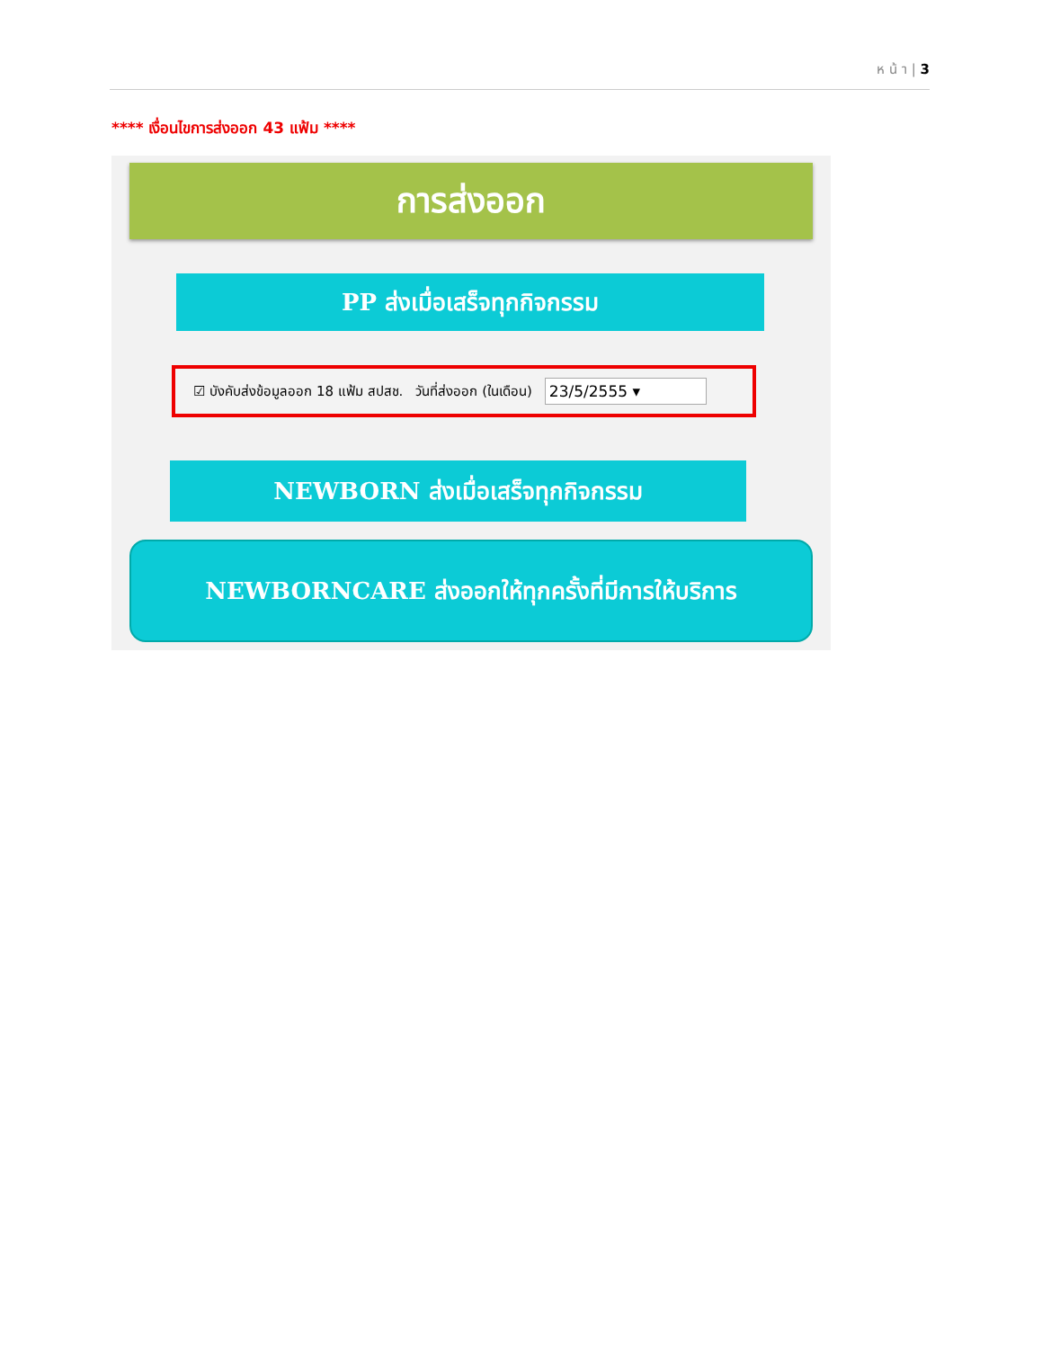ห น้ า | 3
**** เงื่อนไขการส่งออก 43 แฟ้ม ****
การส่งออก
PP ส่งเมื่อเสร็จทุกกิจกรรม
☑ บังคับส่งข้อมูลออก 18 แฟ้ม สปสช. วันที่ส่งออก (ในเดือน) 23/5/2555 ▾
NEWBORN ส่งเมื่อเสร็จทุกกิจกรรม
NEWBORNCARE ส่งออกให้ทุกครั้งที่มีการให้บริการ